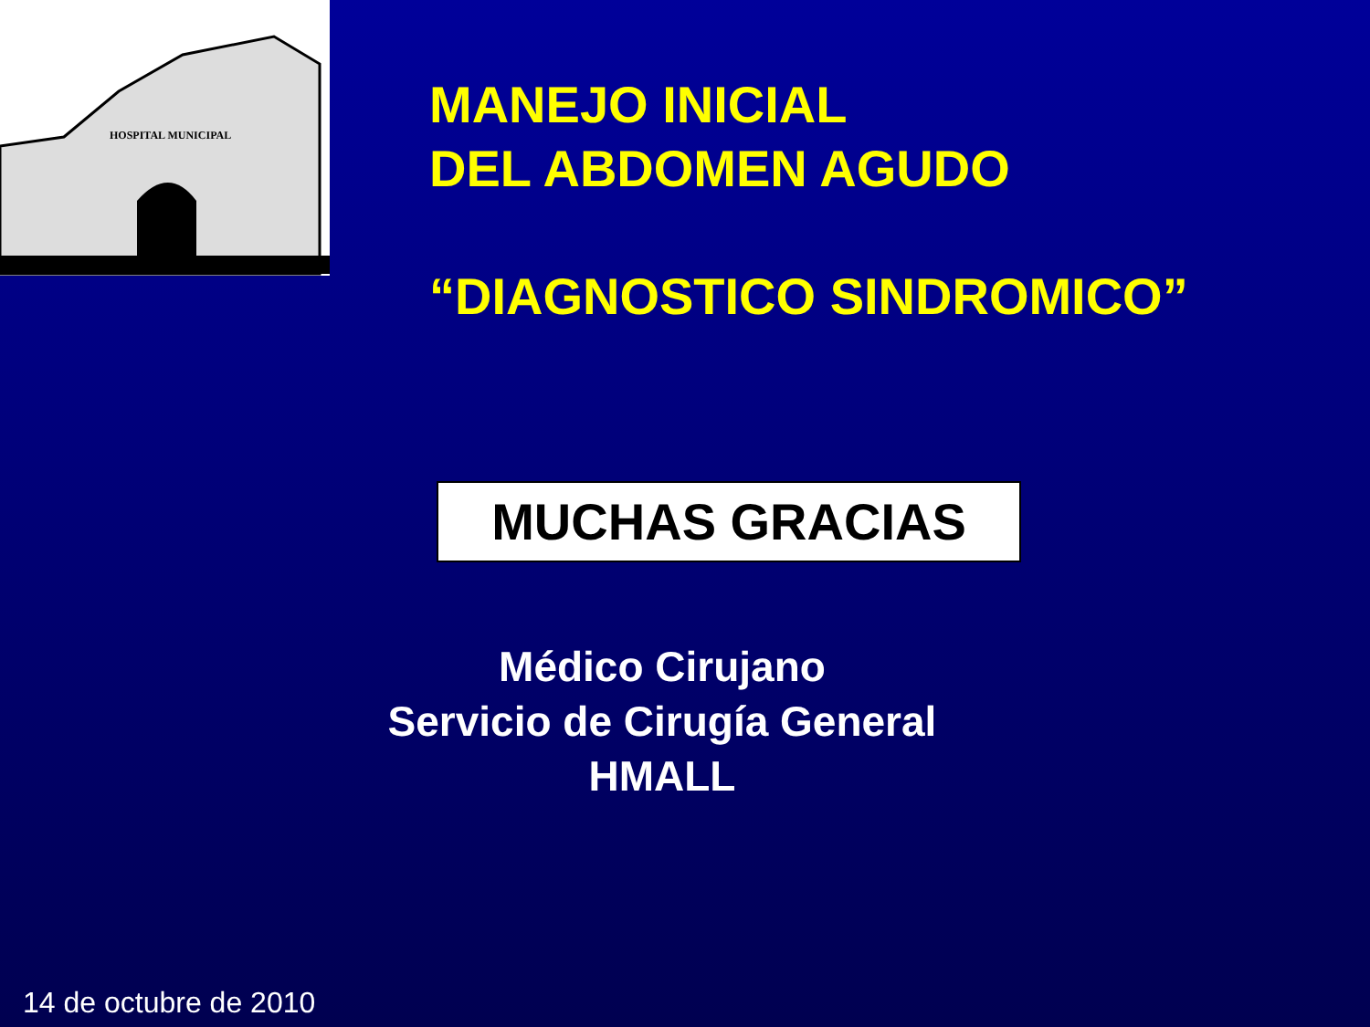HOSPITAL MUNICIPAL
MANEJO INICIAL
DEL ABDOMEN AGUDO
“DIAGNOSTICO SINDROMICO”
MUCHAS GRACIAS
Médico Cirujano
Servicio de Cirugía General
HMALL
14 de octubre de 2010